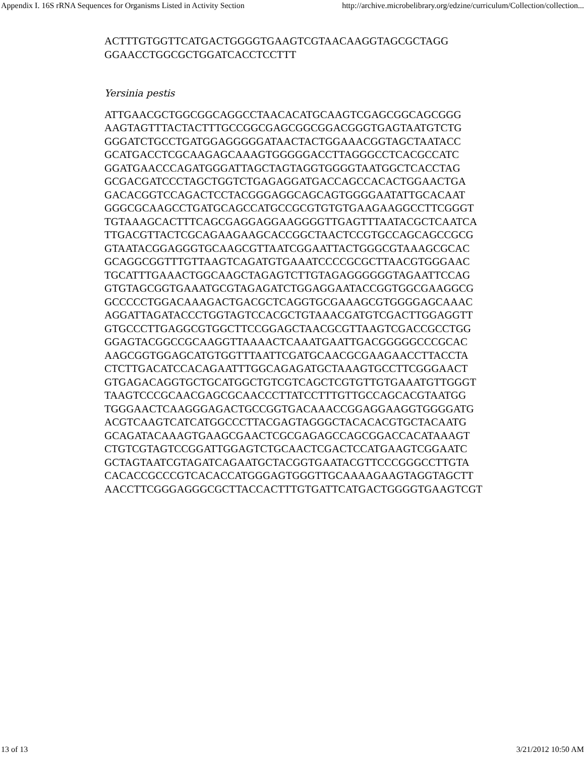Appendix I. 16S rRNA Sequences for Organisms Listed in Activity Section http://archive.microbelibrary.org/edzine/curriculum/Collection/collection...
ACTTTGTGGTTCATGACTGGGGTGAAGTCGTAACAAGGTAGCGCTAGG
GGAACCTGGCGCTGGATCACCTCCTTT
Yersinia pestis
ATTGAACGCTGGCGGCAGGCCTAACACATGCAAGTCGAGCGGCAGCGGG
AAGTAGTTTACTACTTTGCCGGCGAGCGGCGGACGGGTGAGTAATGTCTG
GGGATCTGCCTGATGGAGGGGGATAACTACTGGAAACGGTAGCTAATACC
GCATGACCTCGCAAGAGCAAAGTGGGGGACCTTAGGGCCTCACGCCATC
GGATGAACCCAGATGGGATTAGCTAGTAGGTGGGGTAATGGCTCACCTAG
GCGACGATCCCTAGCTGGTCTGAGAGGATGACCAGCCACACTGGAACTGA
GACACGGTCCAGACTCCTACGGGAGGCAGCAGTGGGGAATATTGCACAAT
GGGCGCAAGCCTGATGCAGCCATGCCGCGTGTGTGAAGAAGGCCTTCGGGT
TGTAAAGCACTTTCAGCGAGGAGGAAGGGGTTGAGTTTAATACGCTCAATCA
TTGACGTTACTCGCAGAAGAAGCACCGGCTAACTCCGTGCCAGCAGCCGCG
GTAATACGGAGGGTGCAAGCGTTAATCGGAATTACTGGGCGTAAAGCGCAC
GCAGGCGGTTTGTTAAGTCAGATGTGAAATCCCCGCGCTTAACGTGGGAAC
TGCATTTGAAACTGGCAAGCTAGAGTCTTGTAGAGGGGGGTAGAATTCCAG
GTGTAGCGGTGAAATGCGTAGAGATCTGGAGGAATACCGGTGGCGAAGGCG
GCCCCCTGGACAAAGACTGACGCTCAGGTGCGAAAGCGTGGGGAGCAAAC
AGGATTAGATACCCTGGTAGTCCACGCTGTAAACGATGTCGACTTGGAGGTT
GTGCCCTTGAGGCGTGGCTTCCGGAGCTAACGCGTTAAGTCGACCGCCTGG
GGAGTACGGCCGCAAGGTTAAAACTCAAATGAATTGACGGGGGCCCGCAC
AAGCGGTGGAGCATGTGGTTTAATTCGATGCAACGCGAAGAACCTTACCTA
CTCTTGACATCCACAGAATTTGGCAGAGATGCTAAAGTGCCTTCGGGAACT
GTGAGACAGGTGCTGCATGGCTGTCGTCAGCTCGTGTTGTGAAATGTTGGGT
TAAGTCCCGCAACGAGCGCAACCCTTATCCTTTGTTGCCAGCACGTAATGG
TGGGAACTCAAGGGAGACTGCCGGTGACAAACCGGAGGAAGGTGGGGATG
ACGTCAAGTCATCATGGCCCTTACGAGTAGGGCTACACACGTGCTACAATG
GCAGATACAAAGTGAAGCGAACTCGCGAGAGCCAGCGGACCACATAAAGT
CTGTCGTAGTCCGGATTGGAGTCTGCAACTCGACTCCATGAAGTCGGAATC
GCTAGTAATCGTAGATCAGAATGCTACGGTGAATACGTTCCCGGGCCTTGTA
CACACCGCCCGTCACACCATGGGAGTGGGTTGCAAAAGAAGTAGGTAGCTT
AACCTTCGGGAGGGCGCTTACCACTTTGTGATTCATGACTGGGGTGAAGTCGT
13 of 13 3/21/2012 10:50 AM